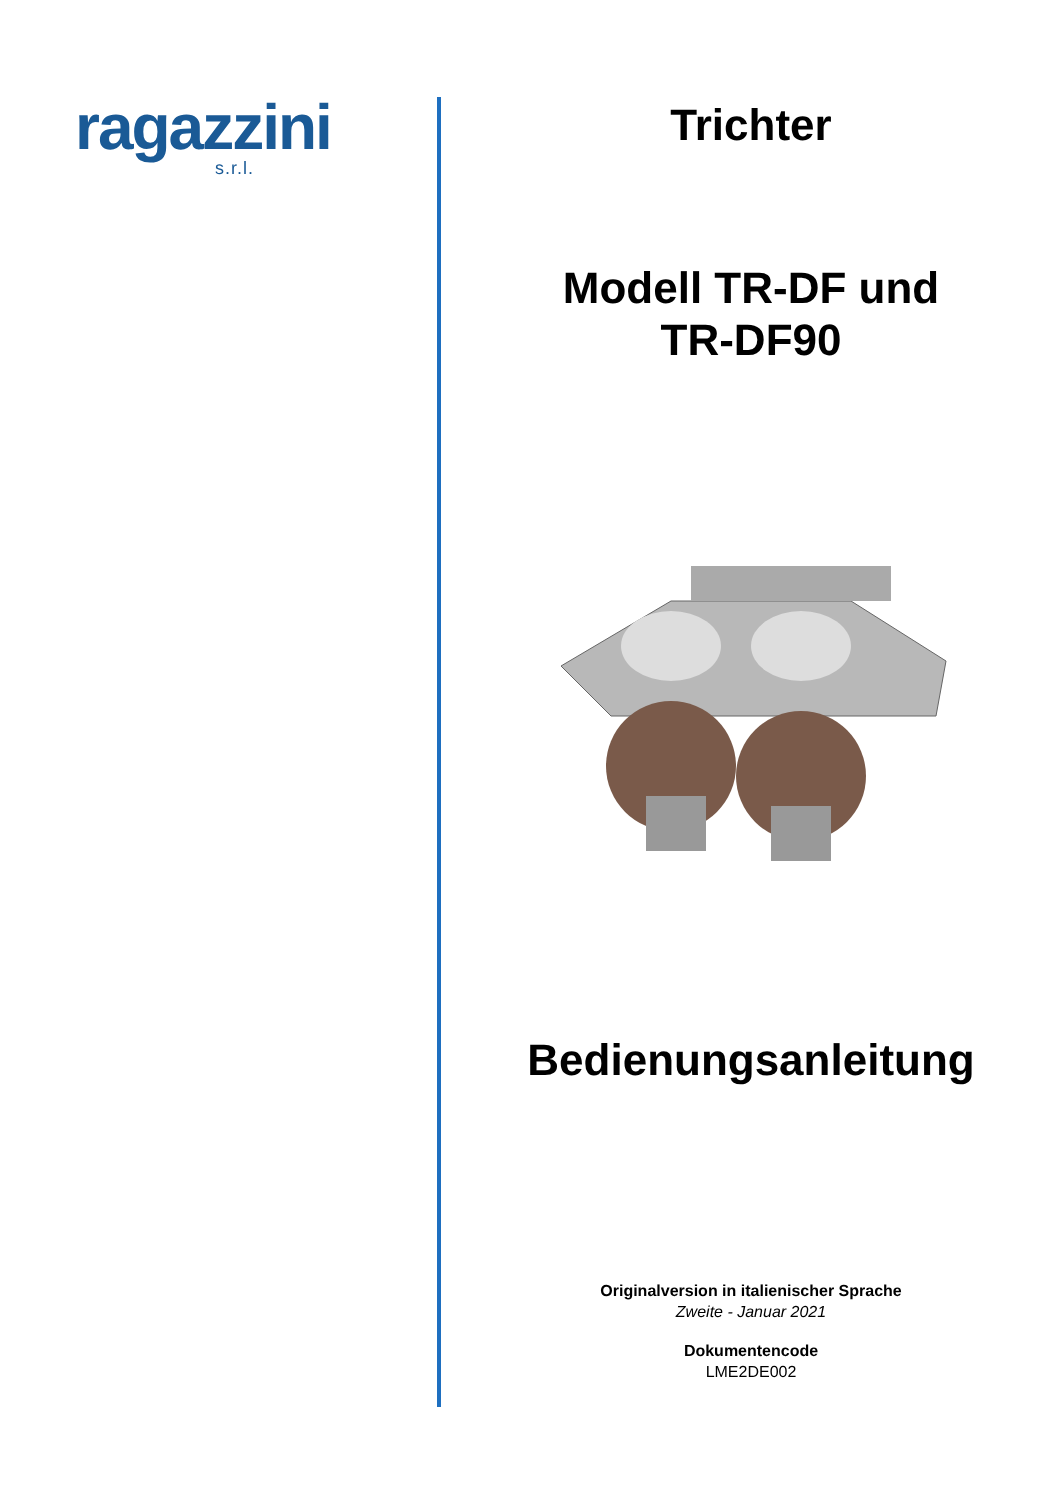ragazzini
s.r.l.
Trichter
Modell TR-DF und
TR-DF90
Bedienungsanleitung
Originalversion in italienischer Sprache
Zweite - Januar 2021
Dokumentencode
LME2DE002